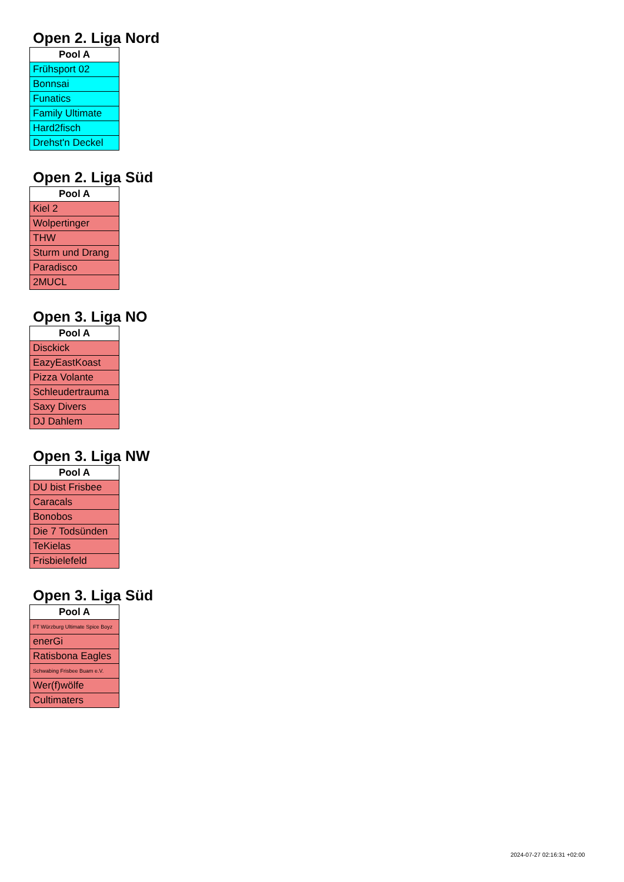Open 2. Liga Nord
| Pool A |
| --- |
| Frühsport 02 |
| Bonnsai |
| Funatics |
| Family Ultimate |
| Hard2fisch |
| Drehst'n Deckel |
Open 2. Liga Süd
| Pool A |
| --- |
| Kiel 2 |
| Wolpertinger |
| THW |
| Sturm und Drang |
| Paradisco |
| 2MUCL |
Open 3. Liga NO
| Pool A |
| --- |
| Disckick |
| EazyEastKoast |
| Pizza Volante |
| Schleudertrauma |
| Saxy Divers |
| DJ Dahlem |
Open 3. Liga NW
| Pool A |
| --- |
| DU bist Frisbee |
| Caracals |
| Bonobos |
| Die 7 Todsünden |
| TeKielas |
| Frisbielefeld |
Open 3. Liga Süd
| Pool A |
| --- |
| FT Würzburg Ultimate Spice Boyz |
| enerGi |
| Ratisbona Eagles |
| Schwabing Frisbee Buam e.V. |
| Wer(f)wölfe |
| Cultimaters |
2024-07-27 02:16:31 +02:00